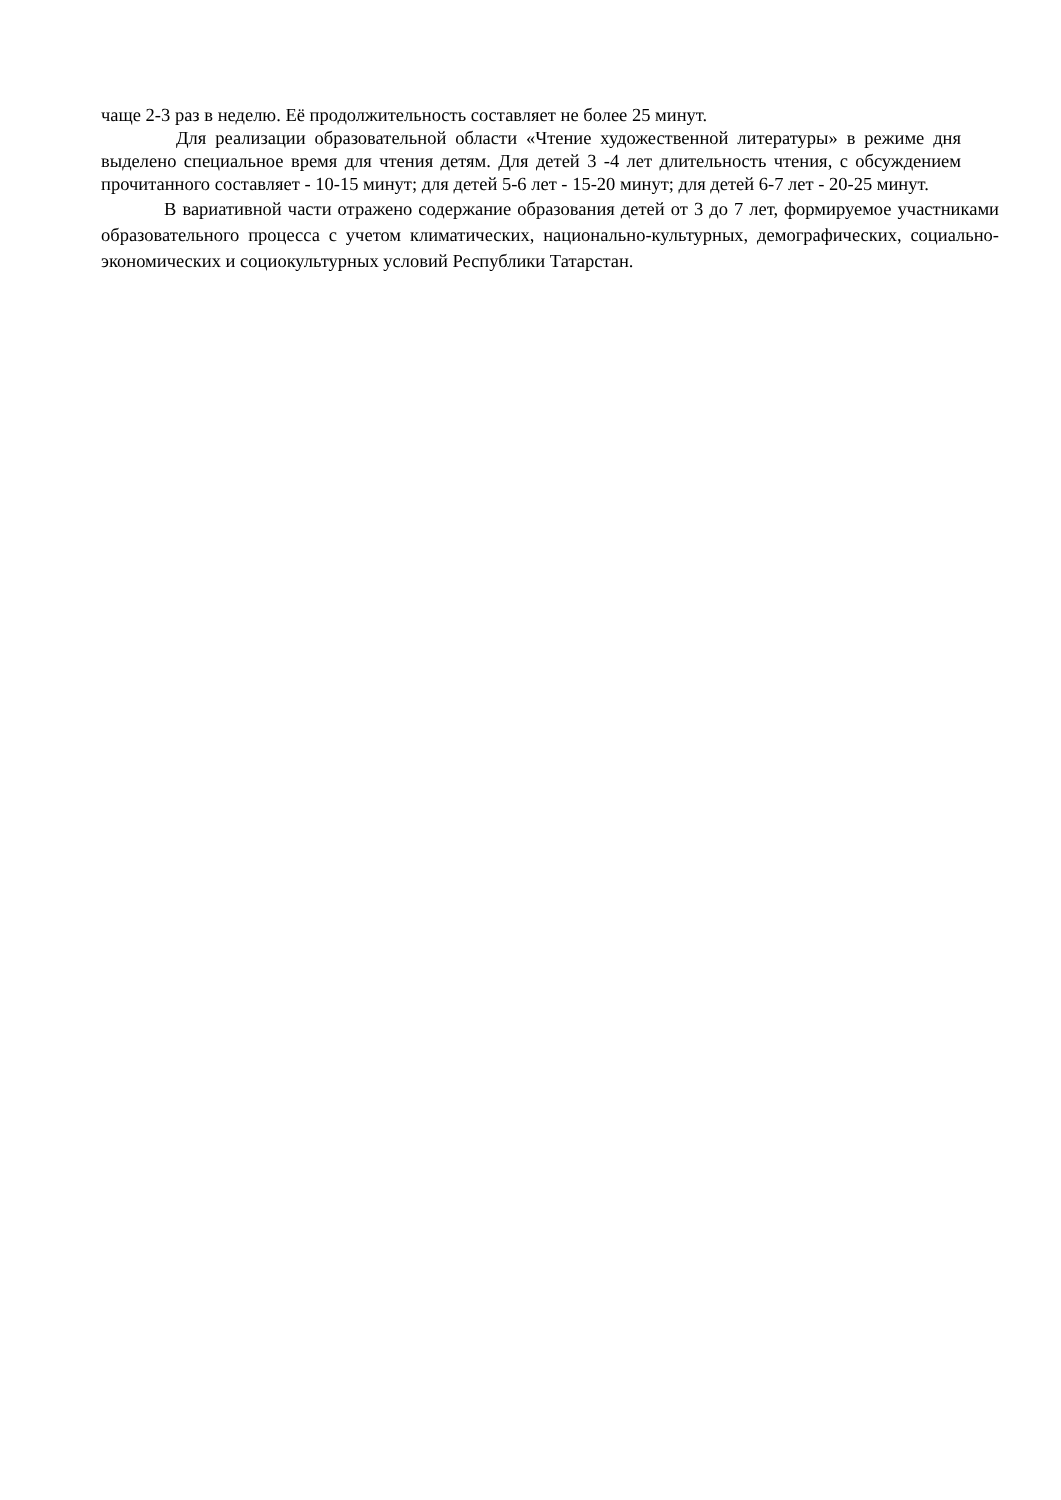чаще 2-3 раз в неделю. Её продолжительность составляет не более 25 минут.
Для реализации образовательной области «Чтение художественной литературы» в режиме дня выделено специальное время для чтения детям. Для детей 3 -4 лет длительность чтения, с обсуждением прочитанного составляет - 10-15 минут; для детей 5-6 лет - 15-20 минут; для детей 6-7 лет - 20-25 минут.
В вариативной части отражено содержание образования детей от 3 до 7 лет, формируемое участниками образовательного процесса с учетом климатических, национально-культурных, демографических, социально-экономических и социокультурных условий Республики Татарстан.